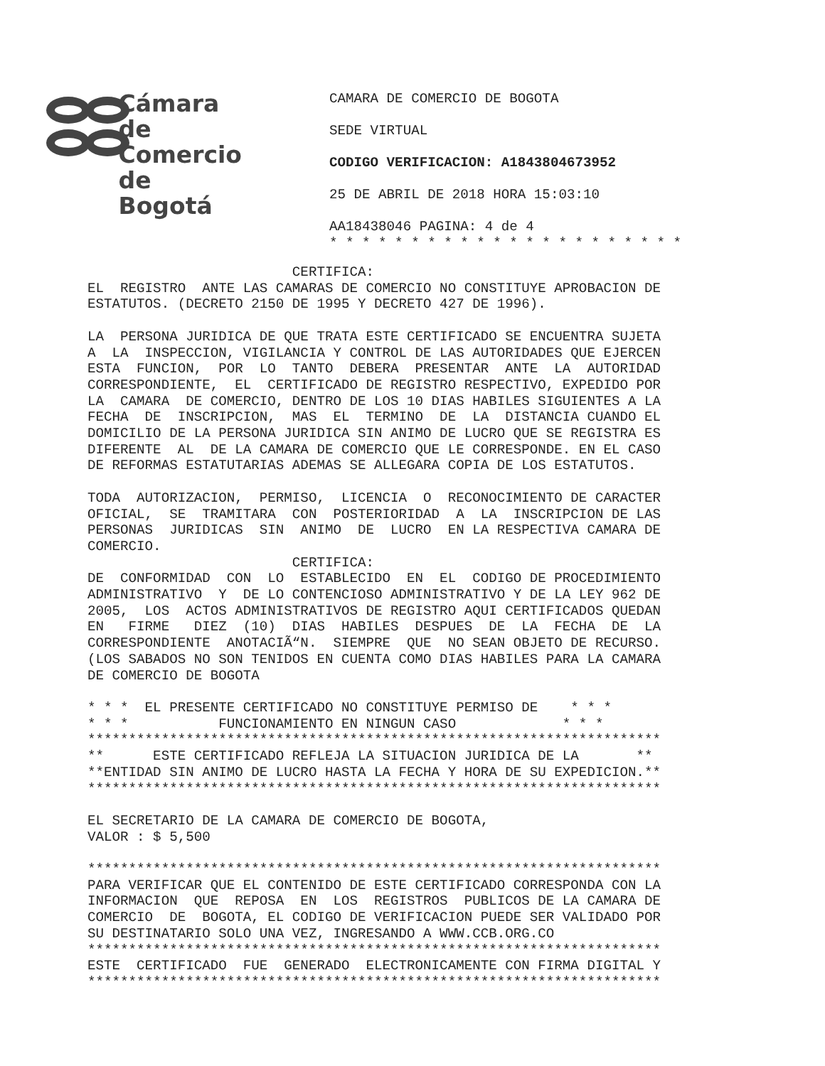Cámara
de Comercio
de Bogotá
CAMARA DE COMERCIO DE BOGOTA
SEDE VIRTUAL
CODIGO VERIFICACION: A1843804673952
25 DE ABRIL DE 2018 HORA 15:03:10
AA18438046 PAGINA: 4 de 4
* * * * * * * * * * * * * * * * * * * * * *
CERTIFICA: EL REGISTRO ANTE LAS CAMARAS DE COMERCIO NO CONSTITUYE APROBACION DE ESTATUTOS. (DECRETO 2150 DE 1995 Y DECRETO 427 DE 1996). LA PERSONA JURIDICA DE QUE TRATA ESTE CERTIFICADO SE ENCUENTRA SUJETA A LA INSPECCION, VIGILANCIA Y CONTROL DE LAS AUTORIDADES QUE EJERCEN ESTA FUNCION, POR LO TANTO DEBERA PRESENTAR ANTE LA AUTORIDAD CORRESPONDIENTE, EL CERTIFICADO DE REGISTRO RESPECTIVO, EXPEDIDO POR LA CAMARA DE COMERCIO, DENTRO DE LOS 10 DIAS HABILES SIGUIENTES A LA FECHA DE INSCRIPCION, MAS EL TERMINO DE LA DISTANCIA CUANDO EL DOMICILIO DE LA PERSONA JURIDICA SIN ANIMO DE LUCRO QUE SE REGISTRA ES DIFERENTE AL DE LA CAMARA DE COMERCIO QUE LE CORRESPONDE. EN EL CASO DE REFORMAS ESTATUTARIAS ADEMAS SE ALLEGARA COPIA DE LOS ESTATUTOS. TODA AUTORIZACION, PERMISO, LICENCIA O RECONOCIMIENTO DE CARACTER OFICIAL, SE TRAMITARA CON POSTERIORIDAD A LA INSCRIPCION DE LAS PERSONAS JURIDICAS SIN ANIMO DE LUCRO EN LA RESPECTIVA CAMARA DE COMERCIO. CERTIFICA: DE CONFORMIDAD CON LO ESTABLECIDO EN EL CODIGO DE PROCEDIMIENTO ADMINISTRATIVO Y DE LO CONTENCIOSO ADMINISTRATIVO Y DE LA LEY 962 DE 2005, LOS ACTOS ADMINISTRATIVOS DE REGISTRO AQUI CERTIFICADOS QUEDAN EN FIRME DIEZ (10) DIAS HABILES DESPUES DE LA FECHA DE LA CORRESPONDIENTE ANOTACIÃ“N. SIEMPRE QUE NO SEAN OBJETO DE RECURSO. (LOS SABADOS NO SON TENIDOS EN CUENTA COMO DIAS HABILES PARA LA CAMARA DE COMERCIO DE BOGOTA * * * EL PRESENTE CERTIFICADO NO CONSTITUYE PERMISO DE * * * * * * FUNCIONAMIENTO EN NINGUN CASO * * * ********************************************************************** ** ESTE CERTIFICADO REFLEJA LA SITUACION JURIDICA DE LA ** **ENTIDAD SIN ANIMO DE LUCRO HASTA LA FECHA Y HORA DE SU EXPEDICION.** ********************************************************************** EL SECRETARIO DE LA CAMARA DE COMERCIO DE BOGOTA, VALOR : $ 5,500 ********************************************************************** PARA VERIFICAR QUE EL CONTENIDO DE ESTE CERTIFICADO CORRESPONDA CON LA INFORMACION QUE REPOSA EN LOS REGISTROS PUBLICOS DE LA CAMARA DE COMERCIO DE BOGOTA, EL CODIGO DE VERIFICACION PUEDE SER VALIDADO POR SU DESTINATARIO SOLO UNA VEZ, INGRESANDO A WWW.CCB.ORG.CO ********************************************************************** ESTE CERTIFICADO FUE GENERADO ELECTRONICAMENTE CON FIRMA DIGITAL Y **********************************************************************